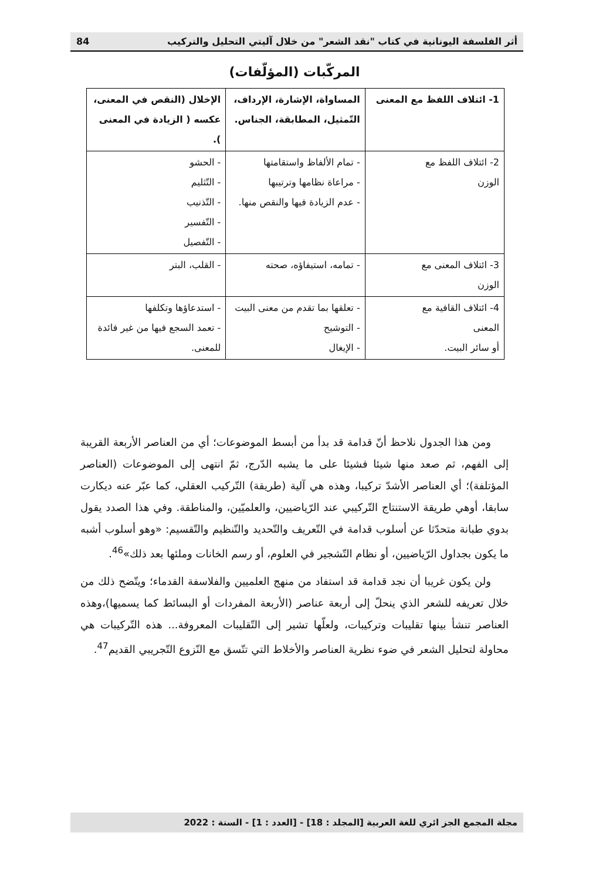أثر الفلسفة اليونانية في كتاب "نقد الشعر" من خلال آليتي التحليل والتركيب 84
المركّبات (المؤلّفات)
| 1- ائتلاف اللفظ مع المعنى | المساواة، الإشارة، الإرداف، التّمثيل، المطابقة، الجناس. | الإخلال (النقص في المعنى، عكسه ( الزيادة في المعنى ). |
| 2- ائتلاف اللفظ مع الوزن | - تمام الألفاظ واستقامتها - مراعاة نظامها وترتيبها - عدم الزيادة فيها والنقص منها. | - الحشو - التّثليم - التّذنيب - التّفسير - التّفصيل |
| 3- ائتلاف المعنى مع الوزن | - تمامه، استيفاؤه، صحته | - القلب، البتر |
| 4- ائتلاف القافية مع المعنى أو سائر البيت. | - تعلقها بما تقدم من معنى البيت - التوشيح - الإيغال | - استدعاؤها وتكلفها - تعمد السجع فيها من غير فائدة للمعنى. |
ومن هذا الجدول نلاحظ أنّ قدامة قد بدأ من أبسط الموضوعات؛ أي من العناصر الأربعة القريبة إلى الفهم، ثم صعد منها شيئا فشيئا على ما يشبه الدّرج، ثمّ انتهى إلى الموضوعات (العناصر المؤتلفة)؛ أي العناصر الأشدّ تركيبا، وهذه هي آلية (طريقة) التّركيب العقلي، كما عبّر عنه ديكارت سابقا، أوهي طريقة الاستنتاج التّركيبي عند الرّياضيين، والعلميّين، والمناطقة. وفي هذا الصدد يقول بدوي طبانة متحدّثا عن أسلوب قدامة في التّعريف والتّحديد والتّنظيم والتّقسيم: «وهو أسلوب أشبه ما يكون بجداول الرّياضيين، أو نظام التّشجير في العلوم، أو رسم الخانات وملئها بعد ذلك»<sup>46</sup>.
ولن يكون غريبا أن نجد قدامة قد استفاد من منهج العلميين والفلاسفة القدماء؛ ويتّضح ذلك من خلال تعريفه للشعر الذي ينحلّ إلى أربعة عناصر (الأربعة المفردات أو البسائط كما يسميها)،وهذه العناصر تنشأ بينها تقليبات وتركيبات، ولعلّها تشير إلى التّقليبات المعروفة... هذه التّركيبات هي محاولة لتحليل الشعر في ضوء نظرية العناصر والأخلاط التي تتّسق مع النّزوع التّجريبي القديم<sup>47</sup>.
مجلة المجمع الجز ائري للغة العربية [المجلد : 18] - [العدد : 1] - السنة : 2022